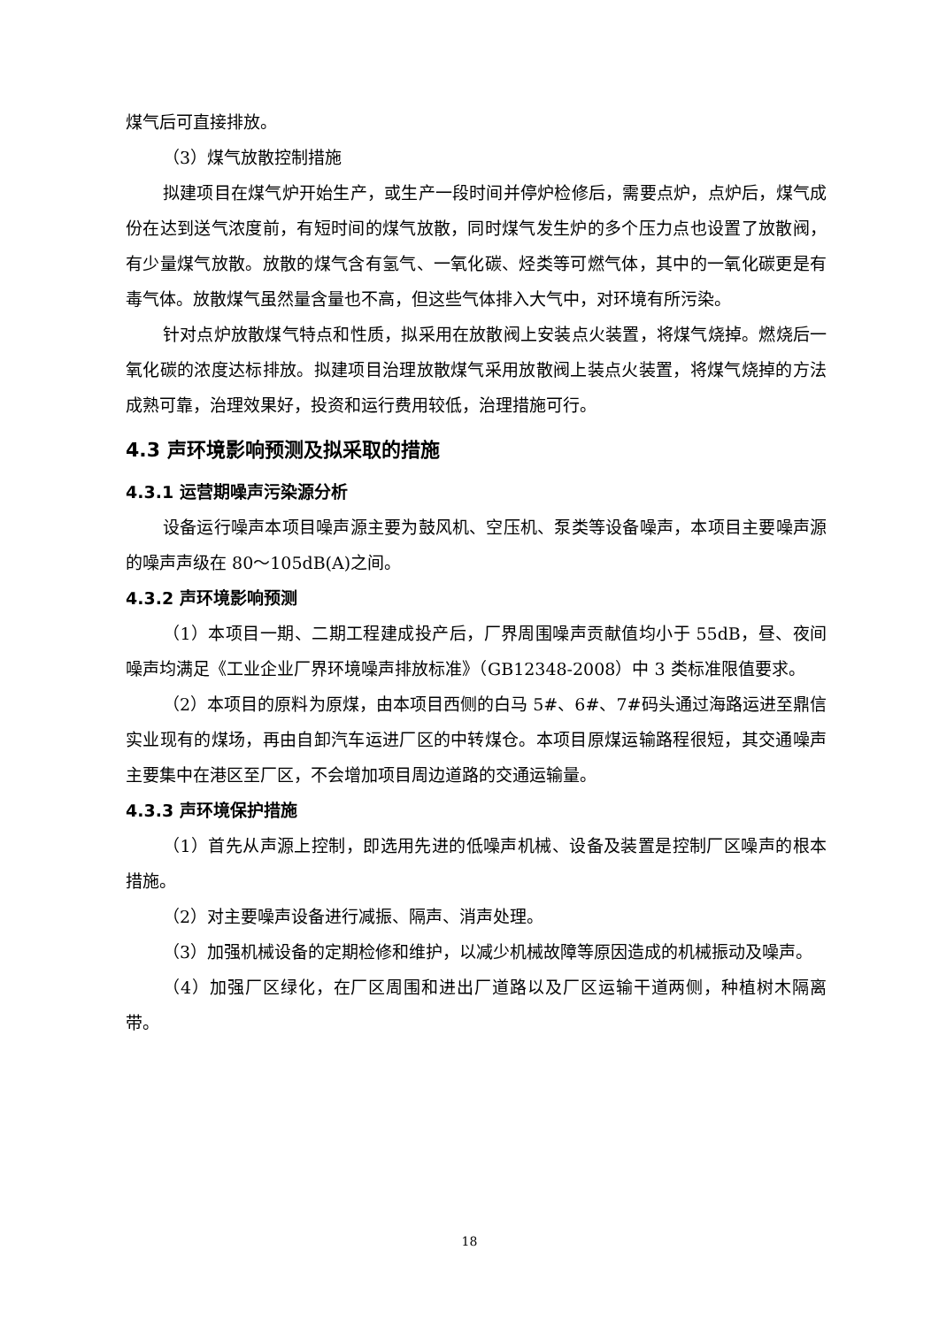煤气后可直接排放。
（3）煤气放散控制措施
拟建项目在煤气炉开始生产，或生产一段时间并停炉检修后，需要点炉，点炉后，煤气成份在达到送气浓度前，有短时间的煤气放散，同时煤气发生炉的多个压力点也设置了放散阀，有少量煤气放散。放散的煤气含有氢气、一氧化碳、烃类等可燃气体，其中的一氧化碳更是有毒气体。放散煤气虽然量含量也不高，但这些气体排入大气中，对环境有所污染。
针对点炉放散煤气特点和性质，拟采用在放散阀上安装点火装置，将煤气烧掉。燃烧后一氧化碳的浓度达标排放。拟建项目治理放散煤气采用放散阀上装点火装置，将煤气烧掉的方法成熟可靠，治理效果好，投资和运行费用较低，治理措施可行。
4.3 声环境影响预测及拟采取的措施
4.3.1 运营期噪声污染源分析
设备运行噪声本项目噪声源主要为鼓风机、空压机、泵类等设备噪声，本项目主要噪声源的噪声声级在 80～105dB(A)之间。
4.3.2 声环境影响预测
（1）本项目一期、二期工程建成投产后，厂界周围噪声贡献值均小于 55dB，昼、夜间噪声均满足《工业企业厂界环境噪声排放标准》（GB12348-2008）中 3 类标准限值要求。
（2）本项目的原料为原煤，由本项目西侧的白马 5#、6#、7#码头通过海路运进至鼎信实业现有的煤场，再由自卸汽车运进厂区的中转煤仓。本项目原煤运输路程很短，其交通噪声主要集中在港区至厂区，不会增加项目周边道路的交通运输量。
4.3.3 声环境保护措施
（1）首先从声源上控制，即选用先进的低噪声机械、设备及装置是控制厂区噪声的根本措施。
（2）对主要噪声设备进行减振、隔声、消声处理。
（3）加强机械设备的定期检修和维护，以减少机械故障等原因造成的机械振动及噪声。
（4）加强厂区绿化，在厂区周围和进出厂道路以及厂区运输干道两侧，种植树木隔离带。
18